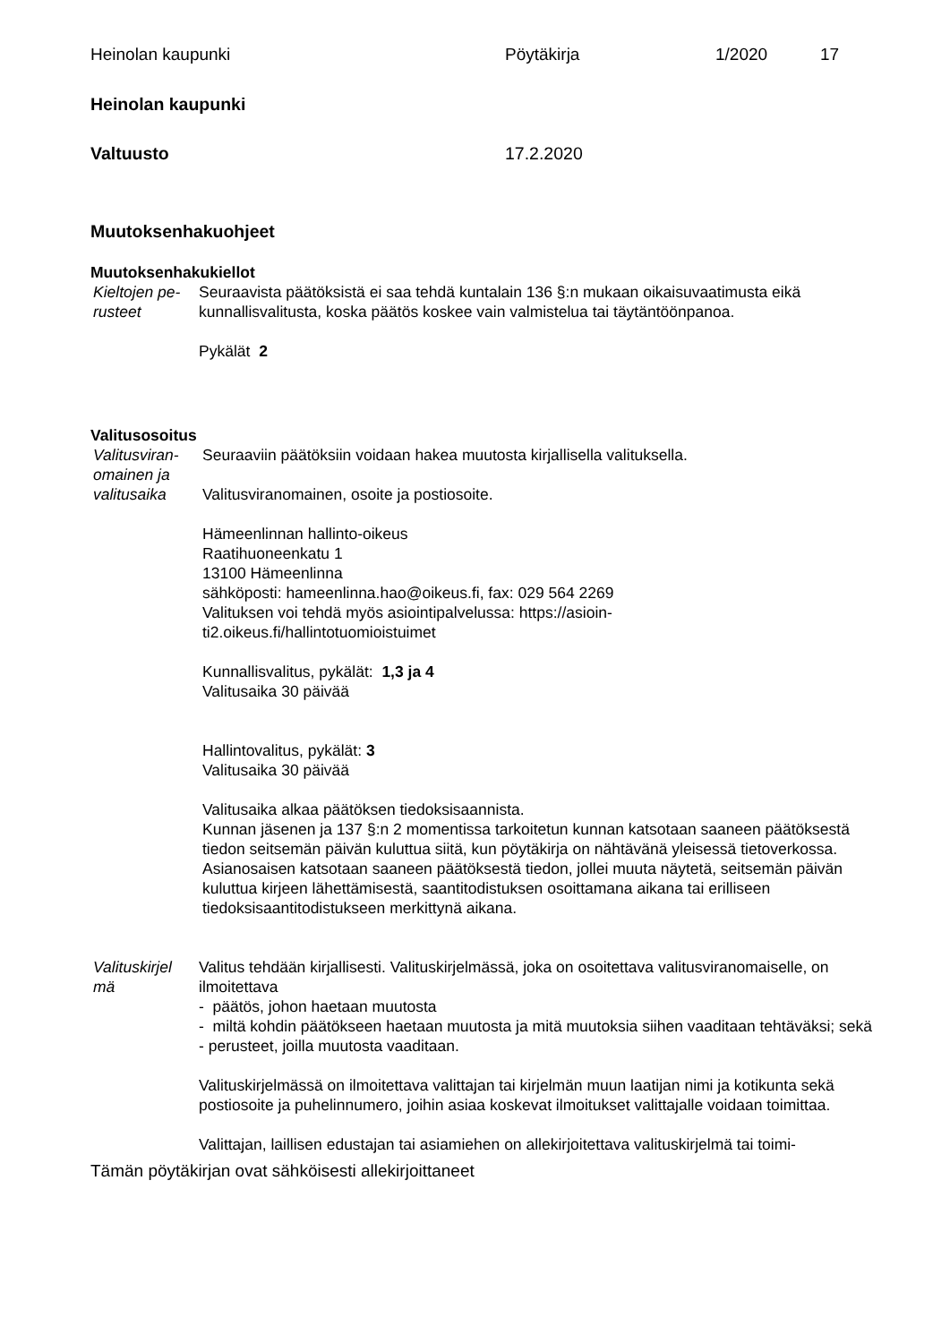Heinolan kaupunki Pöytäkirja 1/2020 17
Heinolan kaupunki
Valtuusto 17.2.2020
Muutoksenhakuohjeet
Muutoksenhakukiellot
Kieltojen pe-
rusteet
Seuraavista päätöksistä ei saa tehdä kuntalain 136 §:n mukaan oikaisuvaatimusta eikä kunnallisvalitusta, koska päätös koskee vain valmistelua tai täytäntöönpanoa.
Pykälät 2
Valitusosoitus
Valitusviran-
omainen ja
valitusaika
Seuraaviin päätöksiin voidaan hakea muutosta kirjallisella valituksella.
Valitusviranomainen, osoite ja postiosoite.
Hämeenlinnan hallinto-oikeus
Raatihuoneenkatu 1
13100 Hämeenlinna
sähköposti: hameenlinna.hao@oikeus.fi, fax: 029 564 2269
Valituksen voi tehdä myös asiointipalvelussa: https://asioin-
ti2.oikeus.fi/hallintotuomioistuimet
Kunnallisvalitus, pykälät: 1,3 ja 4
Valitusaika 30 päivää
Hallintovalitus, pykälät: 3
Valitusaika 30 päivää
Valitusaika alkaa päätöksen tiedoksisaannista.
Kunnan jäsenen ja 137 §:n 2 momentissa tarkoitetun kunnan katsotaan saaneen päätöksestä tiedon seitsemän päivän kuluttua siitä, kun pöytäkirja on nähtävänä yleisessä tietoverkossa. Asianosaisen katsotaan saaneen päätöksestä tiedon, jollei muuta näytetä, seitsemän päivän kuluttua kirjeen lähettämisestä, saantitodistuksen osoittamana aikana tai erilliseen tiedoksisaantitodistukseen merkittynä aikana.
Valituskirjel
mä
Valitus tehdään kirjallisesti. Valituskirjelmässä, joka on osoitettava valitusviranomaiselle, on ilmoitettava
- päätös, johon haetaan muutosta
- miltä kohdin päätökseen haetaan muutosta ja mitä muutoksia siihen vaaditaan tehtäväksi; sekä
- perusteet, joilla muutosta vaaditaan.
Valituskirjelmässä on ilmoitettava valittajan tai kirjelmän muun laatijan nimi ja kotikunta sekä postiosoite ja puhelinnumero, joihin asiaa koskevat ilmoitukset valittajalle voidaan toimittaa.
Valittajan, laillisen edustajan tai asiamiehen on allekirjoitettava valituskirjelmä tai toimi-
Tämän pöytäkirjan ovat sähköisesti allekirjoittaneet